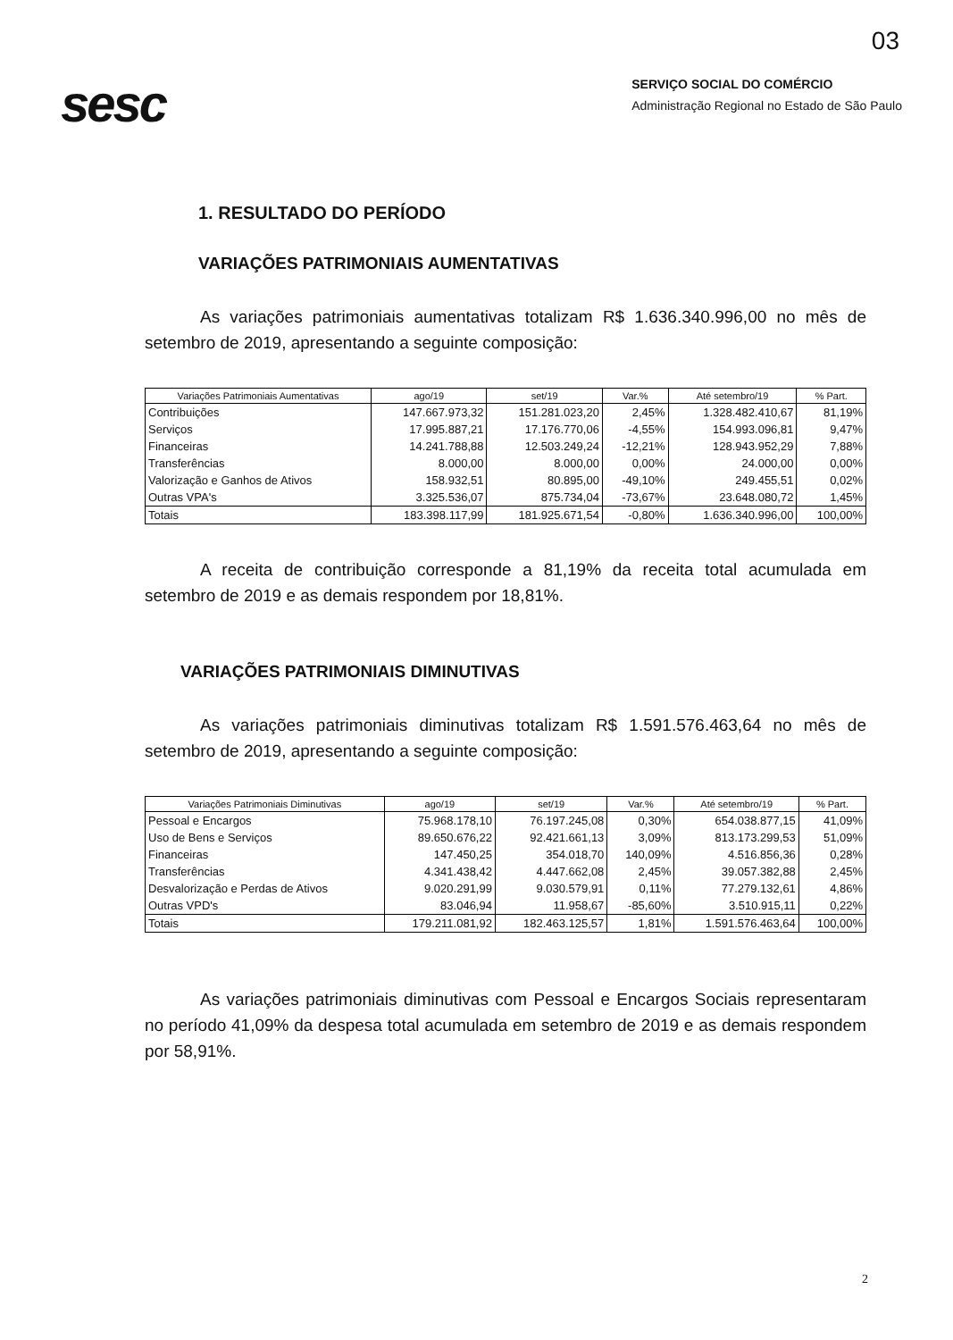03
sesc
SERVIÇO SOCIAL DO COMÉRCIO
Administração Regional no Estado de São Paulo
1. RESULTADO DO PERÍODO
VARIAÇÕES PATRIMONIAIS AUMENTATIVAS
As variações patrimoniais aumentativas totalizam R$ 1.636.340.996,00 no mês de setembro de 2019, apresentando a seguinte composição:
| Variações Patrimoniais Aumentativas | ago/19 | set/19 | Var.% | Até setembro/19 | % Part. |
| --- | --- | --- | --- | --- | --- |
| Contribuições | 147.667.973,32 | 151.281.023,20 | 2,45% | 1.328.482.410,67 | 81,19% |
| Serviços | 17.995.887,21 | 17.176.770,06 | -4,55% | 154.993.096,81 | 9,47% |
| Financeiras | 14.241.788,88 | 12.503.249,24 | -12,21% | 128.943.952,29 | 7,88% |
| Transferências | 8.000,00 | 8.000,00 | 0,00% | 24.000,00 | 0,00% |
| Valorização e Ganhos de Ativos | 158.932,51 | 80.895,00 | -49,10% | 249.455,51 | 0,02% |
| Outras VPA's | 3.325.536,07 | 875.734,04 | -73,67% | 23.648.080,72 | 1,45% |
| Totais | 183.398.117,99 | 181.925.671,54 | -0,80% | 1.636.340.996,00 | 100,00% |
A receita de contribuição corresponde a 81,19% da receita total acumulada em setembro de 2019 e as demais respondem por 18,81%.
VARIAÇÕES PATRIMONIAIS DIMINUTIVAS
As variações patrimoniais diminutivas totalizam R$ 1.591.576.463,64 no mês de setembro de 2019, apresentando a seguinte composição:
| Variações Patrimoniais Diminutivas | ago/19 | set/19 | Var.% | Até setembro/19 | % Part. |
| --- | --- | --- | --- | --- | --- |
| Pessoal e Encargos | 75.968.178,10 | 76.197.245,08 | 0,30% | 654.038.877,15 | 41,09% |
| Uso de Bens e Serviços | 89.650.676,22 | 92.421.661,13 | 3,09% | 813.173.299,53 | 51,09% |
| Financeiras | 147.450,25 | 354.018,70 | 140,09% | 4.516.856,36 | 0,28% |
| Transferências | 4.341.438,42 | 4.447.662,08 | 2,45% | 39.057.382,88 | 2,45% |
| Desvalorização e Perdas de Ativos | 9.020.291,99 | 9.030.579,91 | 0,11% | 77.279.132,61 | 4,86% |
| Outras VPD's | 83.046,94 | 11.958,67 | -85,60% | 3.510.915,11 | 0,22% |
| Totais | 179.211.081,92 | 182.463.125,57 | 1,81% | 1.591.576.463,64 | 100,00% |
As variações patrimoniais diminutivas com Pessoal e Encargos Sociais representaram no período 41,09% da despesa total acumulada em setembro de 2019 e as demais respondem por 58,91%.
2